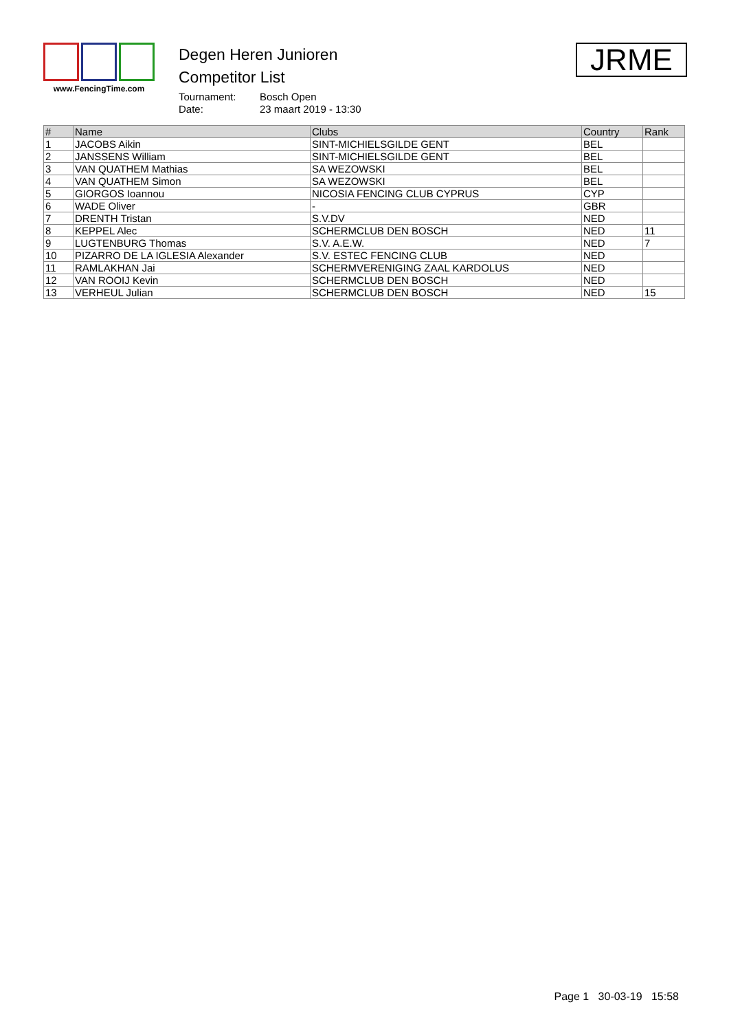www.FencingTime.com
Degen Heren Junioren
Competitor List
Tournament: Bosch Open Date: 23 maart 2019 - 13:30
JRME
| # | Name | Clubs | Country | Rank |
| --- | --- | --- | --- | --- |
| 1 | JACOBS Aikin | SINT-MICHIELSGILDE GENT | BEL | |
| 2 | JANSSENS William | SINT-MICHIELSGILDE GENT | BEL | |
| 3 | VAN QUATHEM Mathias | SA WEZOWSKI | BEL | |
| 4 | VAN QUATHEM Simon | SA WEZOWSKI | BEL | |
| 5 | GIORGOS Ioannou | NICOSIA FENCING CLUB CYPRUS | CYP | |
| 6 | WADE Oliver | - | GBR | |
| 7 | DRENTH Tristan | S.V.DV | NED | |
| 8 | KEPPEL Alec | SCHERMCLUB DEN BOSCH | NED | 11 |
| 9 | LUGTENBURG Thomas | S.V. A.E.W. | NED | 7 |
| 10 | PIZARRO DE LA IGLESIA Alexander | S.V. ESTEC FENCING CLUB | NED | |
| 11 | RAMLAKHAN Jai | SCHERMVERENIGING ZAAL KARDOLUS | NED | |
| 12 | VAN ROOIJ Kevin | SCHERMCLUB DEN BOSCH | NED | |
| 13 | VERHEUL Julian | SCHERMCLUB DEN BOSCH | NED | 15 |
Page 1 30-03-19 15:58